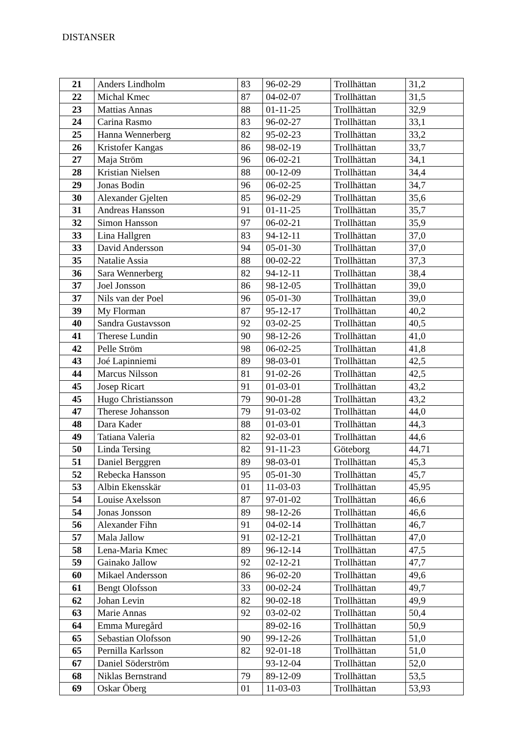DISTANSER
| 21 | Anders Lindholm | 83 | 96-02-29 | Trollhättan | 31,2 |
| 22 | Michal Kmec | 87 | 04-02-07 | Trollhättan | 31,5 |
| 23 | Mattias Annas | 88 | 01-11-25 | Trollhättan | 32,9 |
| 24 | Carina Rasmo | 83 | 96-02-27 | Trollhättan | 33,1 |
| 25 | Hanna Wennerberg | 82 | 95-02-23 | Trollhättan | 33,2 |
| 26 | Kristofer Kangas | 86 | 98-02-19 | Trollhättan | 33,7 |
| 27 | Maja Ström | 96 | 06-02-21 | Trollhättan | 34,1 |
| 28 | Kristian Nielsen | 88 | 00-12-09 | Trollhättan | 34,4 |
| 29 | Jonas Bodin | 96 | 06-02-25 | Trollhättan | 34,7 |
| 30 | Alexander Gjelten | 85 | 96-02-29 | Trollhättan | 35,6 |
| 31 | Andreas Hansson | 91 | 01-11-25 | Trollhättan | 35,7 |
| 32 | Simon Hansson | 97 | 06-02-21 | Trollhättan | 35,9 |
| 33 | Lina Hallgren | 83 | 94-12-11 | Trollhättan | 37,0 |
| 33 | David Andersson | 94 | 05-01-30 | Trollhättan | 37,0 |
| 35 | Natalie Assia | 88 | 00-02-22 | Trollhättan | 37,3 |
| 36 | Sara Wennerberg | 82 | 94-12-11 | Trollhättan | 38,4 |
| 37 | Joel Jonsson | 86 | 98-12-05 | Trollhättan | 39,0 |
| 37 | Nils van der Poel | 96 | 05-01-30 | Trollhättan | 39,0 |
| 39 | My Florman | 87 | 95-12-17 | Trollhättan | 40,2 |
| 40 | Sandra Gustavsson | 92 | 03-02-25 | Trollhättan | 40,5 |
| 41 | Therese Lundin | 90 | 98-12-26 | Trollhättan | 41,0 |
| 42 | Pelle Ström | 98 | 06-02-25 | Trollhättan | 41,8 |
| 43 | Joé Lapinniemi | 89 | 98-03-01 | Trollhättan | 42,5 |
| 44 | Marcus Nilsson | 81 | 91-02-26 | Trollhättan | 42,5 |
| 45 | Josep Ricart | 91 | 01-03-01 | Trollhättan | 43,2 |
| 45 | Hugo Christiansson | 79 | 90-01-28 | Trollhättan | 43,2 |
| 47 | Therese Johansson | 79 | 91-03-02 | Trollhättan | 44,0 |
| 48 | Dara Kader | 88 | 01-03-01 | Trollhättan | 44,3 |
| 49 | Tatiana Valeria | 82 | 92-03-01 | Trollhättan | 44,6 |
| 50 | Linda Tersing | 82 | 91-11-23 | Göteborg | 44,71 |
| 51 | Daniel Berggren | 89 | 98-03-01 | Trollhättan | 45,3 |
| 52 | Rebecka Hansson | 95 | 05-01-30 | Trollhättan | 45,7 |
| 53 | Albin Ekensskär | 01 | 11-03-03 | Trollhättan | 45,95 |
| 54 | Louise Axelsson | 87 | 97-01-02 | Trollhättan | 46,6 |
| 54 | Jonas Jonsson | 89 | 98-12-26 | Trollhättan | 46,6 |
| 56 | Alexander Fihn | 91 | 04-02-14 | Trollhättan | 46,7 |
| 57 | Mala Jallow | 91 | 02-12-21 | Trollhättan | 47,0 |
| 58 | Lena-Maria Kmec | 89 | 96-12-14 | Trollhättan | 47,5 |
| 59 | Gainako Jallow | 92 | 02-12-21 | Trollhättan | 47,7 |
| 60 | Mikael Andersson | 86 | 96-02-20 | Trollhättan | 49,6 |
| 61 | Bengt Olofsson | 33 | 00-02-24 | Trollhättan | 49,7 |
| 62 | Johan Levin | 82 | 90-02-18 | Trollhättan | 49,9 |
| 63 | Marie Annas | 92 | 03-02-02 | Trollhättan | 50,4 |
| 64 | Emma Muregård | | 89-02-16 | Trollhättan | 50,9 |
| 65 | Sebastian Olofsson | 90 | 99-12-26 | Trollhättan | 51,0 |
| 65 | Pernilla Karlsson | 82 | 92-01-18 | Trollhättan | 51,0 |
| 67 | Daniel Söderström | | 93-12-04 | Trollhättan | 52,0 |
| 68 | Niklas Bernstrand | 79 | 89-12-09 | Trollhättan | 53,5 |
| 69 | Oskar Öberg | 01 | 11-03-03 | Trollhättan | 53,93 |